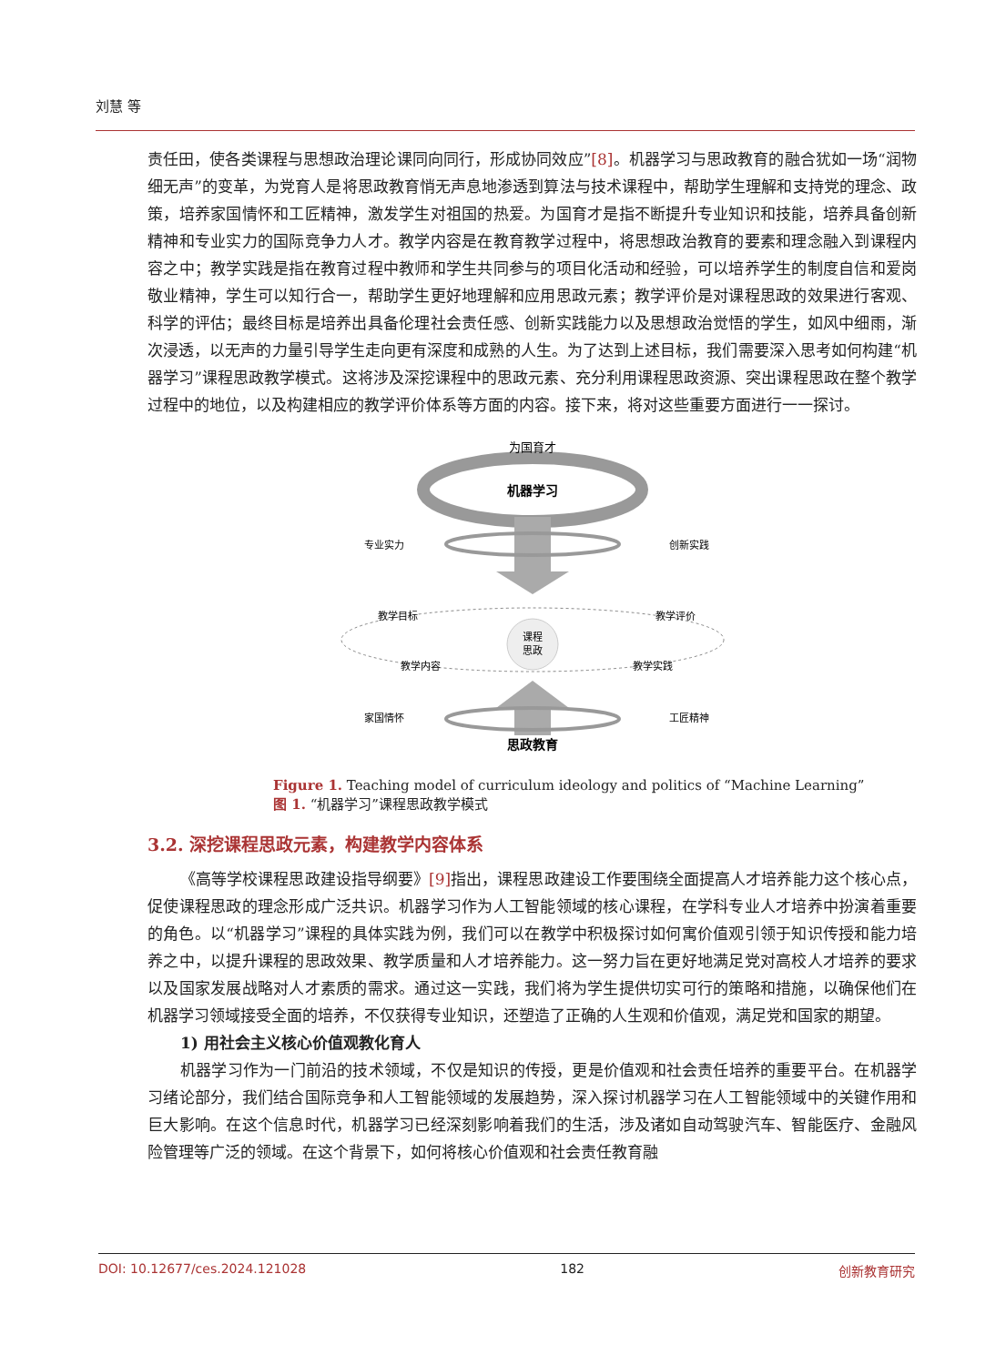刘慧 等
责任田，使各类课程与思想政治理论课同向同行，形成协同效应”[8]。机器学习与思政教育的融合犹如一场“润物细无声”的变革，为党育人是将思政教育悄无声息地渗透到算法与技术课程中，帮助学生理解和支持党的理念、政策，培养家国情怀和工匠精神，激发学生对祖国的热爱。为国育才是指不断提升专业知识和技能，培养具备创新精神和专业实力的国际竞争力人才。教学内容是在教育教学过程中，将思想政治教育的要素和理念融入到课程内容之中；教学实践是指在教育过程中教师和学生共同参与的项目化活动和经验，可以培养学生的制度自信和爱岗敬业精神，学生可以知行合一，帮助学生更好地理解和应用思政元素；教学评价是对课程思政的效果进行客观、科学的评估；最终目标是培养出具备伦理社会责任感、创新实践能力以及思想政治觉悟的学生，如风中细雨，渐次浸透，以无声的力量引导学生走向更有深度和成熟的人生。为了达到上述目标，我们需要深入思考如何构建“机器学习”课程思政教学模式。这将涉及深挖课程中的思政元素、充分利用课程思政资源、突出课程思政在整个教学过程中的地位，以及构建相应的教学评价体系等方面的内容。接下来，将对这些重要方面进行一一探讨。
为国育才
机器学习
专业实力
创新实践
课程
思政
教学目标
教学评价
教学内容
教学实践
家国情怀
工匠精神
思政教育
Figure 1. Teaching model of curriculum ideology and politics of “Machine Learning”
图 1. “机器学习”课程思政教学模式
3.2. 深挖课程思政元素，构建教学内容体系
《高等学校课程思政建设指导纲要》[9] 指出，课程思政建设工作要围绕全面提高人才培养能力这个核心点，促使课程思政的理念形成广泛共识。机器学习作为人工智能领域的核心课程，在学科专业人才培养中扮演着重要的角色。以“机器学习”课程的具体实践为例，我们可以在教学中积极探讨如何寓价值观引领于知识传授和能力培养之中，以提升课程的思政效果、教学质量和人才培养能力。这一努力旨在更好地满足党对高校人才培养的要求以及国家发展战略对人才素质的需求。通过这一实践，我们将为学生提供切实可行的策略和措施，以确保他们在机器学习领域接受全面的培养，不仅获得专业知识，还塑造了正确的人生观和价值观，满足党和国家的期望。
1) 用社会主义核心价值观教化育人
机器学习作为一门前沿的技术领域，不仅是知识的传授，更是价值观和社会责任培养的重要平台。在机器学习绪论部分，我们结合国际竞争和人工智能领域的发展趋势，深入探讨机器学习在人工智能领域中的关键作用和巨大影响。在这个信息时代，机器学习已经深刻影响着我们的生活，涉及诸如自动驾驶汽车、智能医疗、金融风险管理等广泛的领域。在这个背景下，如何将核心价值观和社会责任教育融
DOI: 10.12677/ces.2024.121028 182 创新教育研究